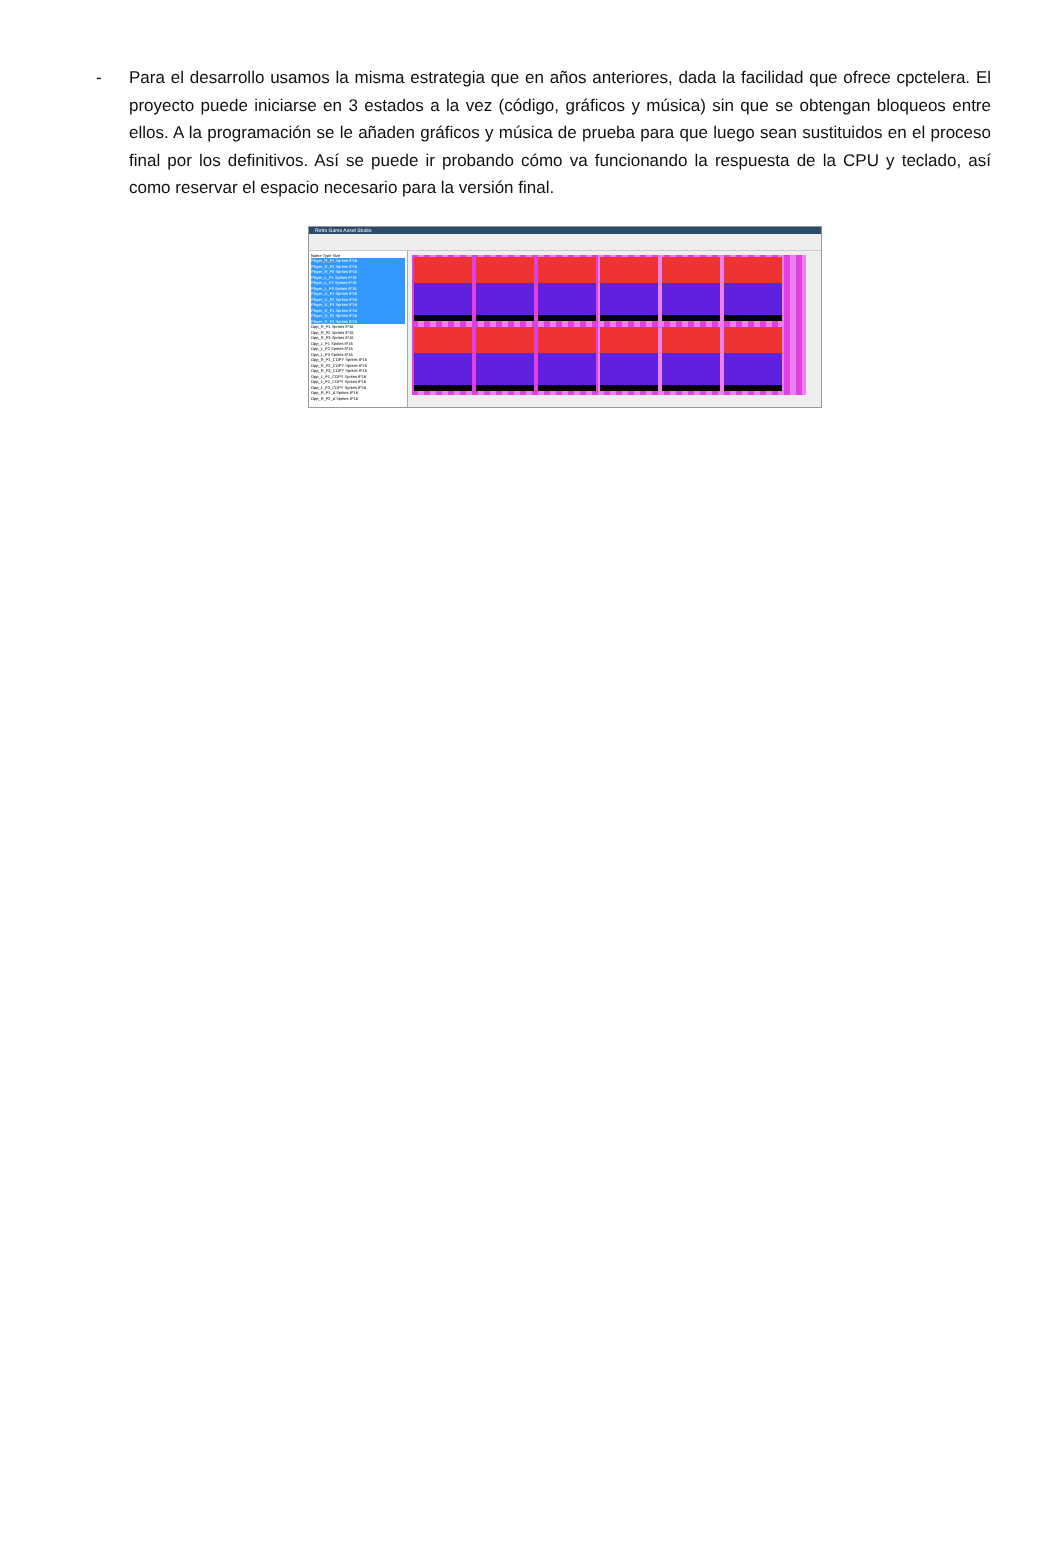- Para el desarrollo usamos la misma estrategia que en años anteriores, dada la facilidad que ofrece cpctelera. El proyecto puede iniciarse en 3 estados a la vez (código, gráficos y música) sin que se obtengan bloqueos entre ellos. A la programación se le añaden gráficos y música de prueba para que luego sean sustituidos en el proceso final por los definitivos. Así se puede ir probando cómo va funcionando la respuesta de la CPU y teclado, así como reservar el espacio necesario para la versión final.
Retro Game Asset Studio
Name Type Size
Player_R_F1 Sprites 8*16
Player_R_F2 Sprites 8*16
Player_R_F3 Sprites 8*16
Player_L_F1 Sprites 8*16
Player_L_F2 Sprites 8*16
Player_L_F3 Sprites 8*16
Player_U_F1 Sprites 8*16
Player_U_F2 Sprites 8*16
Player_U_F3 Sprites 8*16
Player_D_F1 Sprites 8*16
Player_D_F2 Sprites 8*16
Player_D_F3 Sprites 8*16
Opp_R_F1 Sprites 8*16
Opp_R_F2 Sprites 8*16
Opp_R_F3 Sprites 8*16
Opp_L_F1 Sprites 8*16
Opp_L_F2 Sprites 8*16
Opp_L_F3 Sprites 8*16
Opp_R_F1_COPY Sprites 8*16
Opp_R_F2_COPY Sprites 8*16
Opp_R_F3_COPY Sprites 8*16
Opp_L_F1_COPY Sprites 8*16
Opp_L_F2_COPY Sprites 8*16
Opp_L_F3_COPY Sprites 8*16
Opp_R_F1_4 Sprites 8*16
Opp_R_F2_4 Sprites 8*16